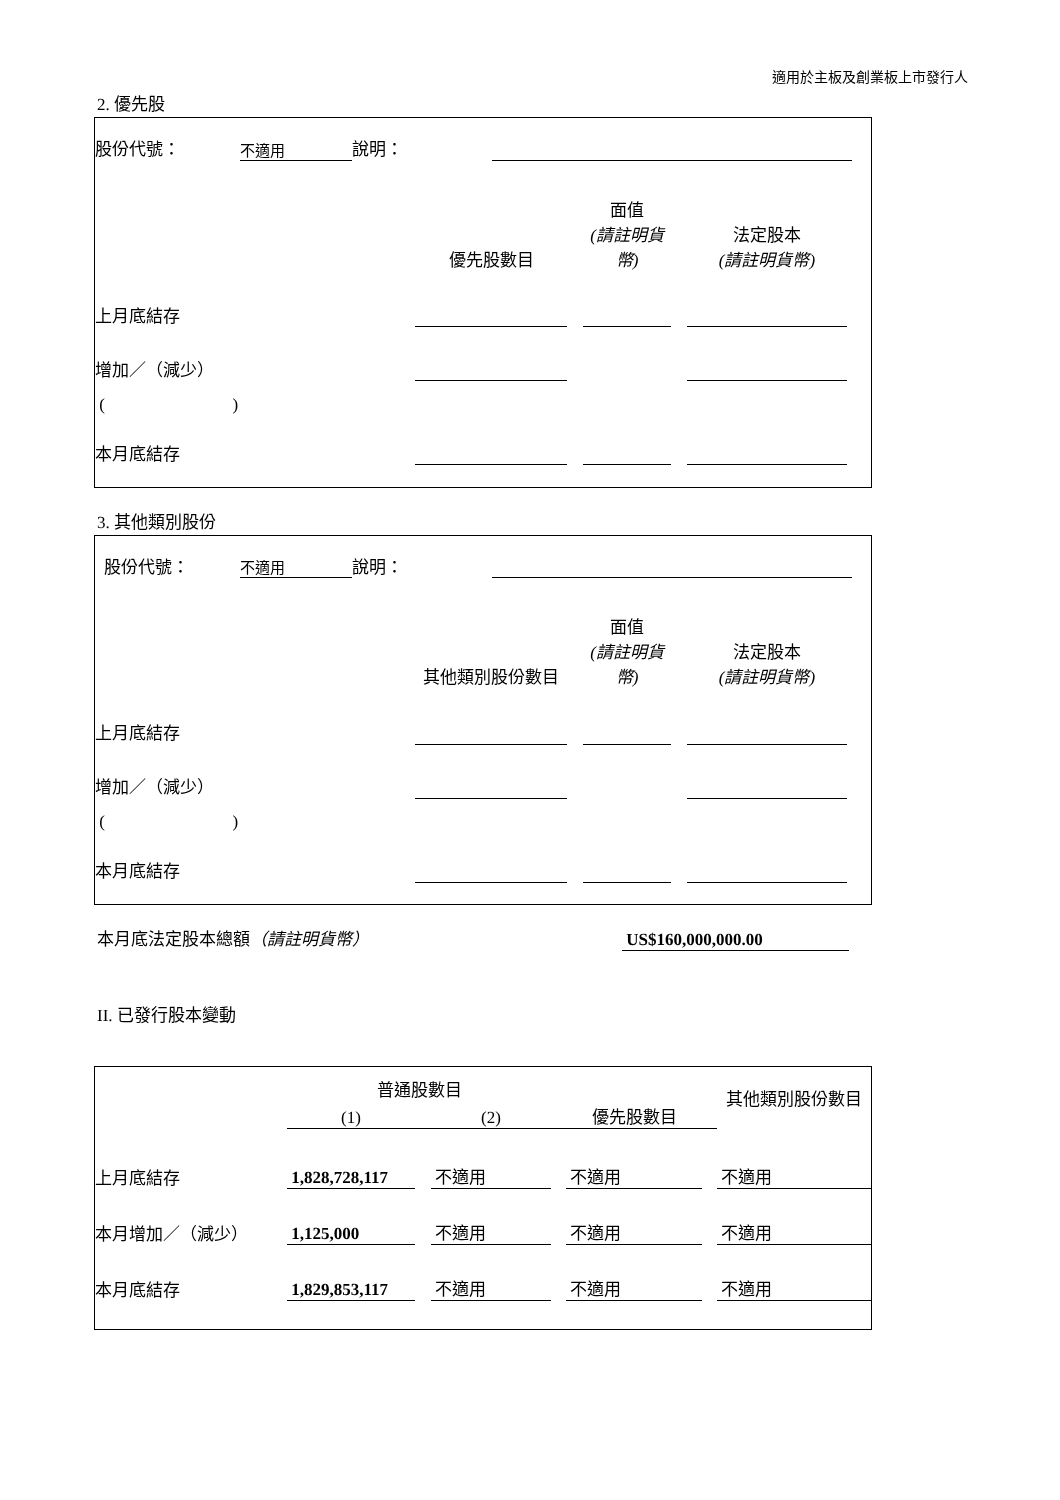適用於主板及創業板上市發行人
2. 優先股
| 股份代號： | 不適用 | 說明： | | |
| | 優先股數目 | | 面值 (請註明貨幣) | | 法定股本 (請註明貨幣) | |
| 上月底結存 | | | | | | |
| 增加／（減少） | | | | | | |
| ( ) | | | | | | |
| 本月底結存 | | | | | | |
3. 其他類別股份
| 股份代號： | 不適用 | 說明： | | |
| | 其他類別股份數目 | | 面值 (請註明貨幣) | | 法定股本 (請註明貨幣) | |
| 上月底結存 | | | | | | |
| 增加／（減少） | | | | | | |
| ( ) | | | | | | |
| 本月底結存 | | | | | | |
| 本月底法定股本總額 （請註明貨幣） | US$160,000,000.00 |
II. 已發行股本變動
| | 普通股數目 | | | | | | 其他類別股份數目 |
| | (1) | | (2) | | 優先股數目 | | |
| 上月底結存 | 1,828,728,117 | | 不適用 | | 不適用 | | 不適用 |
| 本月增加／（減少） | 1,125,000 | | 不適用 | | 不適用 | | 不適用 |
| 本月底結存 | 1,829,853,117 | | 不適用 | | 不適用 | | 不適用 |